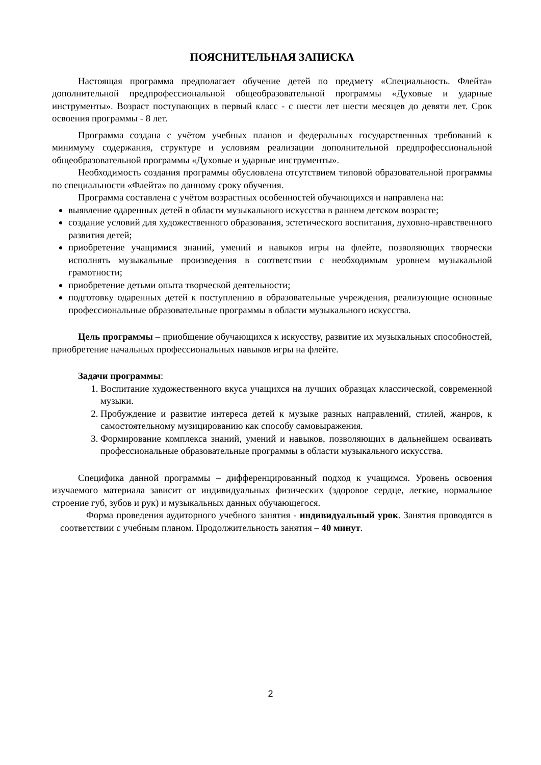ПОЯСНИТЕЛЬНАЯ ЗАПИСКА
Настоящая программа предполагает обучение детей по предмету «Специальность. Флейта» дополнительной предпрофессиональной общеобразовательной программы «Духовые и ударные инструменты». Возраст поступающих в первый класс - с шести лет шести месяцев до девяти лет. Срок освоения программы - 8 лет.
Программа создана с учётом учебных планов и федеральных государственных требований к минимуму содержания, структуре и условиям реализации дополнительной предпрофессиональной общеобразовательной программы «Духовые и ударные инструменты».
Необходимость создания программы обусловлена отсутствием типовой образовательной программы по специальности «Флейта» по данному сроку обучения.
Программа составлена с учётом возрастных особенностей обучающихся и направлена на:
выявление одаренных детей в области музыкального искусства в раннем детском возрасте;
создание условий для художественного образования, эстетического воспитания, духовно-нравственного развития детей;
приобретение учащимися знаний, умений и навыков игры на флейте, позволяющих творчески исполнять музыкальные произведения в соответствии с необходимым уровнем музыкальной грамотности;
приобретение детьми опыта творческой деятельности;
подготовку одаренных детей к поступлению в образовательные учреждения, реализующие основные профессиональные образовательные программы в области музыкального искусства.
Цель программы – приобщение обучающихся к искусству, развитие их музыкальных способностей, приобретение начальных профессиональных навыков игры на флейте.
Задачи программы:
1. Воспитание художественного вкуса учащихся на лучших образцах классической, современной музыки.
2. Пробуждение и развитие интереса детей к музыке разных направлений, стилей, жанров, к самостоятельному музицированию как способу самовыражения.
3. Формирование комплекса знаний, умений и навыков, позволяющих в дальнейшем осваивать профессиональные образовательные программы в области музыкального искусства.
Специфика данной программы – дифференцированный подход к учащимся. Уровень освоения изучаемого материала зависит от индивидуальных физических (здоровое сердце, легкие, нормальное строение губ, зубов и рук) и музыкальных данных обучающегося.
Форма проведения аудиторного учебного занятия - индивидуальный урок. Занятия проводятся в соответствии с учебным планом. Продолжительность занятия – 40 минут.
2